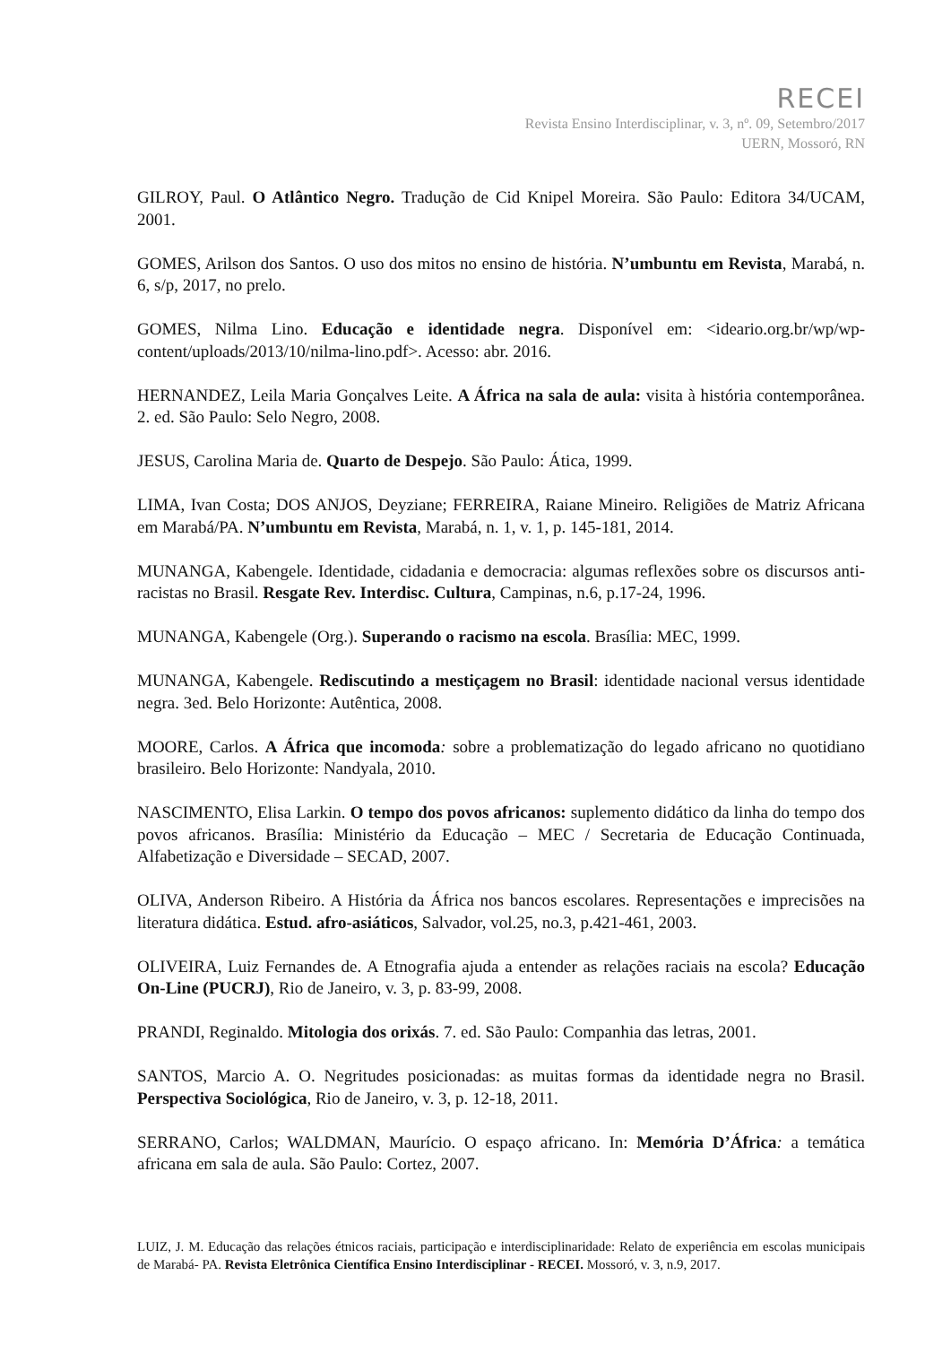RECEI
Revista Ensino Interdisciplinar, v. 3, nº. 09, Setembro/2017
UERN, Mossoró, RN
GILROY, Paul. O Atlântico Negro. Tradução de Cid Knipel Moreira. São Paulo: Editora 34/UCAM, 2001.
GOMES, Arilson dos Santos. O uso dos mitos no ensino de história. N’umbuntu em Revista, Marabá, n. 6, s/p, 2017, no prelo.
GOMES, Nilma Lino. Educação e identidade negra. Disponível em: <ideario.org.br/wp/wp-content/uploads/2013/10/nilma-lino.pdf>. Acesso: abr. 2016.
HERNANDEZ, Leila Maria Gonçalves Leite. A África na sala de aula: visita à história contemporânea. 2. ed. São Paulo: Selo Negro, 2008.
JESUS, Carolina Maria de. Quarto de Despejo. São Paulo: Ática, 1999.
LIMA, Ivan Costa; DOS ANJOS, Deyziane; FERREIRA, Raiane Mineiro. Religiões de Matriz Africana em Marabá/PA. N’umbuntu em Revista, Marabá, n. 1, v. 1, p. 145-181, 2014.
MUNANGA, Kabengele. Identidade, cidadania e democracia: algumas reflexões sobre os discursos anti-racistas no Brasil. Resgate Rev. Interdisc. Cultura, Campinas, n.6, p.17-24, 1996.
MUNANGA, Kabengele (Org.). Superando o racismo na escola. Brasília: MEC, 1999.
MUNANGA, Kabengele. Rediscutindo a mestiçagem no Brasil: identidade nacional versus identidade negra. 3ed. Belo Horizonte: Autêntica, 2008.
MOORE, Carlos. A África que incomoda: sobre a problematização do legado africano no quotidiano brasileiro. Belo Horizonte: Nandyala, 2010.
NASCIMENTO, Elisa Larkin. O tempo dos povos africanos: suplemento didático da linha do tempo dos povos africanos. Brasília: Ministério da Educação – MEC / Secretaria de Educação Continuada, Alfabetização e Diversidade – SECAD, 2007.
OLIVA, Anderson Ribeiro. A História da África nos bancos escolares. Representações e imprecisões na literatura didática. Estud. afro-asiáticos, Salvador, vol.25, no.3, p.421-461, 2003.
OLIVEIRA, Luiz Fernandes de. A Etnografia ajuda a entender as relações raciais na escola? Educação On-Line (PUCRJ), Rio de Janeiro, v. 3, p. 83-99, 2008.
PRANDI, Reginaldo. Mitologia dos orixás. 7. ed. São Paulo: Companhia das letras, 2001.
SANTOS, Marcio A. O. Negritudes posicionadas: as muitas formas da identidade negra no Brasil. Perspectiva Sociológica, Rio de Janeiro, v. 3, p. 12-18, 2011.
SERRANO, Carlos; WALDMAN, Maurício. O espaço africano. In: Memória D’África: a temática africana em sala de aula. São Paulo: Cortez, 2007.
LUIZ, J. M. Educação das relações étnicos raciais, participação e interdisciplinaridade: Relato de experiência em escolas municipais de Marabá- PA. Revista Eletrônica Científica Ensino Interdisciplinar - RECEI. Mossoró, v. 3, n.9, 2017.